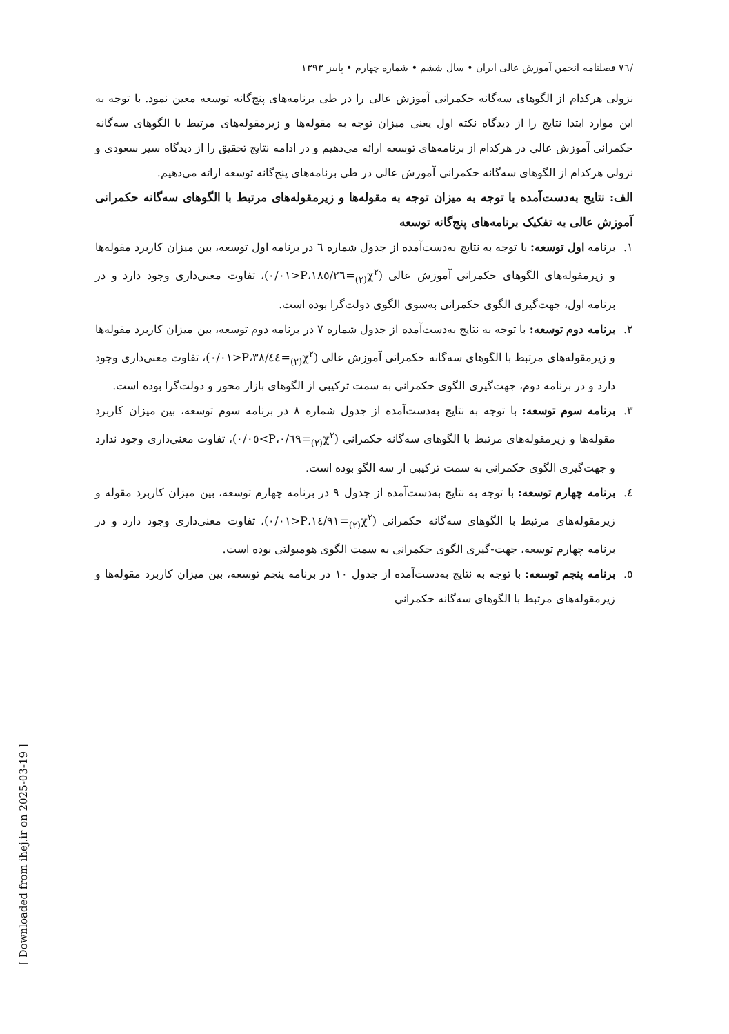/٧٦ فصلنامه انجمن آموزش عالی ایران • سال ششم • شماره چهارم • پاییز ١٣٩٣
نزولی هرکدام از الگوهای سه‌گانه حکمرانی آموزش عالی را در طی برنامه‌های پنج‌گانه توسعه معین نمود. با توجه به این موارد ابتدا نتایج را از دیدگاه نکته اول یعنی میزان توجه به مقوله‌ها و زیرمقوله‌های مرتبط با الگوهای سه‌گانه حکمرانی آموزش عالی در هرکدام از برنامه‌های توسعه ارائه می‌دهیم و در ادامه نتایج تحقیق را از دیدگاه سیر سعودی و نزولی هرکدام از الگوهای سه‌گانه حکمرانی آموزش عالی در طی برنامه‌های پنج‌گانه توسعه ارائه می‌دهیم.
الف: نتایج به‌دست‌آمده با توجه به میزان توجه به مقوله‌ها و زیرمقوله‌های مرتبط با الگوهای سه‌گانه حکمرانی آموزش عالی به تفکیک برنامه‌های پنج‌گانه توسعه
١. برنامه اول توسعه: با توجه به نتایج به‌دست‌آمده از جدول شماره ٦ در برنامه اول توسعه، بین میزان کاربرد مقوله‌ها و زیرمقوله‌های الگوهای حکمرانی آموزش عالی (χ<sup>٢</sup><sub>(٢)</sub>=١٨٥/٢٦،P<٠/٠١)، تفاوت معنی‌داری وجود دارد و در برنامه اول، جهت‌گیری الگوی حکمرانی به‌سوی الگوی دولت‌گرا بوده است.
٢. برنامه دوم توسعه: با توجه به نتایج به‌دست‌آمده از جدول شماره ٧ در برنامه دوم توسعه، بین میزان کاربرد مقوله‌ها و زیرمقوله‌های مرتبط با الگوهای سه‌گانه حکمرانی آموزش عالی (χ<sup>٢</sup><sub>(٢)</sub>=٣٨/٤٤،P<٠/٠١)، تفاوت معنی‌داری وجود دارد و در برنامه دوم، جهت‌گیری الگوی حکمرانی به سمت ترکیبی از الگوهای بازار محور و دولت‌گرا بوده است.
٣. برنامه سوم توسعه: با توجه به نتایج به‌دست‌آمده از جدول شماره ٨ در برنامه سوم توسعه، بین میزان کاربرد مقوله‌ها و زیرمقوله‌های مرتبط با الگوهای سه‌گانه حکمرانی (χ<sup>٢</sup><sub>(٢)</sub>=٠/٦٩،P>٠/٠٥)، تفاوت معنی‌داری وجود ندارد و جهت‌گیری الگوی حکمرانی به سمت ترکیبی از سه الگو بوده است.
٤. برنامه چهارم توسعه: با توجه به نتایج به‌دست‌آمده از جدول ٩ در برنامه چهارم توسعه، بین میزان کاربرد مقوله و زیرمقوله‌های مرتبط با الگوهای سه‌گانه حکمرانی (χ<sup>٢</sup><sub>(٢)</sub>=١٤/٩١،P<٠/٠١)، تفاوت معنی‌داری وجود دارد و در برنامه چهارم توسعه، جهت-گیری الگوی حکمرانی به سمت الگوی هومبولتی بوده است.
٥. برنامه پنجم توسعه: با توجه به نتایج به‌دست‌آمده از جدول ١٠ در برنامه پنجم توسعه، بین میزان کاربرد مقوله‌ها و زیرمقوله‌های مرتبط با الگوهای سه‌گانه حکمرانی
[ Downloaded from ihej.ir on 2025-03-19 ]